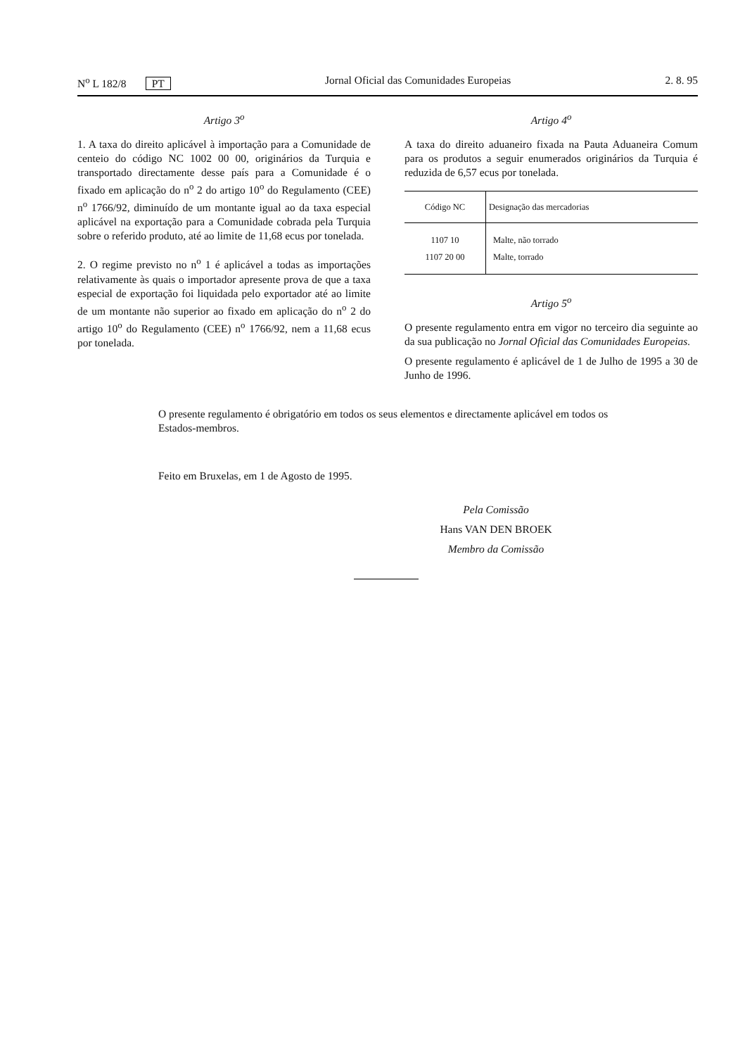N<sup>o</sup> L 182/8 PT Jornal Oficial das Comunidades Europeias 2. 8. 95
Artigo 3<sup>o</sup>
1. A taxa do direito aplicável à importação para a Comunidade de centeio do código NC 1002 00 00, originários da Turquia e transportado directamente desse país para a Comunidade é o fixado em aplicação do n<sup>o</sup> 2 do artigo 10<sup>o</sup> do Regulamento (CEE) n<sup>o</sup> 1766/92, diminuído de um montante igual ao da taxa especial aplicável na exportação para a Comunidade cobrada pela Turquia sobre o referido produto, até ao limite de 11,68 ecus por tonelada.
2. O regime previsto no n<sup>o</sup> 1 é aplicável a todas as importações relativamente às quais o importador apresente prova de que a taxa especial de exportação foi liquidada pelo exportador até ao limite de um montante não superior ao fixado em aplicação do n<sup>o</sup> 2 do artigo 10<sup>o</sup> do Regulamento (CEE) n<sup>o</sup> 1766/92, nem a 11,68 ecus por tonelada.
Artigo 4<sup>o</sup>
A taxa do direito aduaneiro fixada na Pauta Aduaneira Comum para os produtos a seguir enumerados originários da Turquia é reduzida de 6,57 ecus por tonelada.
| Código NC | Designação das mercadorias |
| --- | --- |
| 1107 10 | Malte, não torrado |
| 1107 20 00 | Malte, torrado |
Artigo 5<sup>o</sup>
O presente regulamento entra em vigor no terceiro dia seguinte ao da sua publicação no Jornal Oficial das Comunidades Europeias.
O presente regulamento é aplicável de 1 de Julho de 1995 a 30 de Junho de 1996.
O presente regulamento é obrigatório em todos os seus elementos e directamente aplicável em todos os Estados-membros.
Feito em Bruxelas, em 1 de Agosto de 1995.
Pela Comissão
Hans VAN DEN BROEK
Membro da Comissão